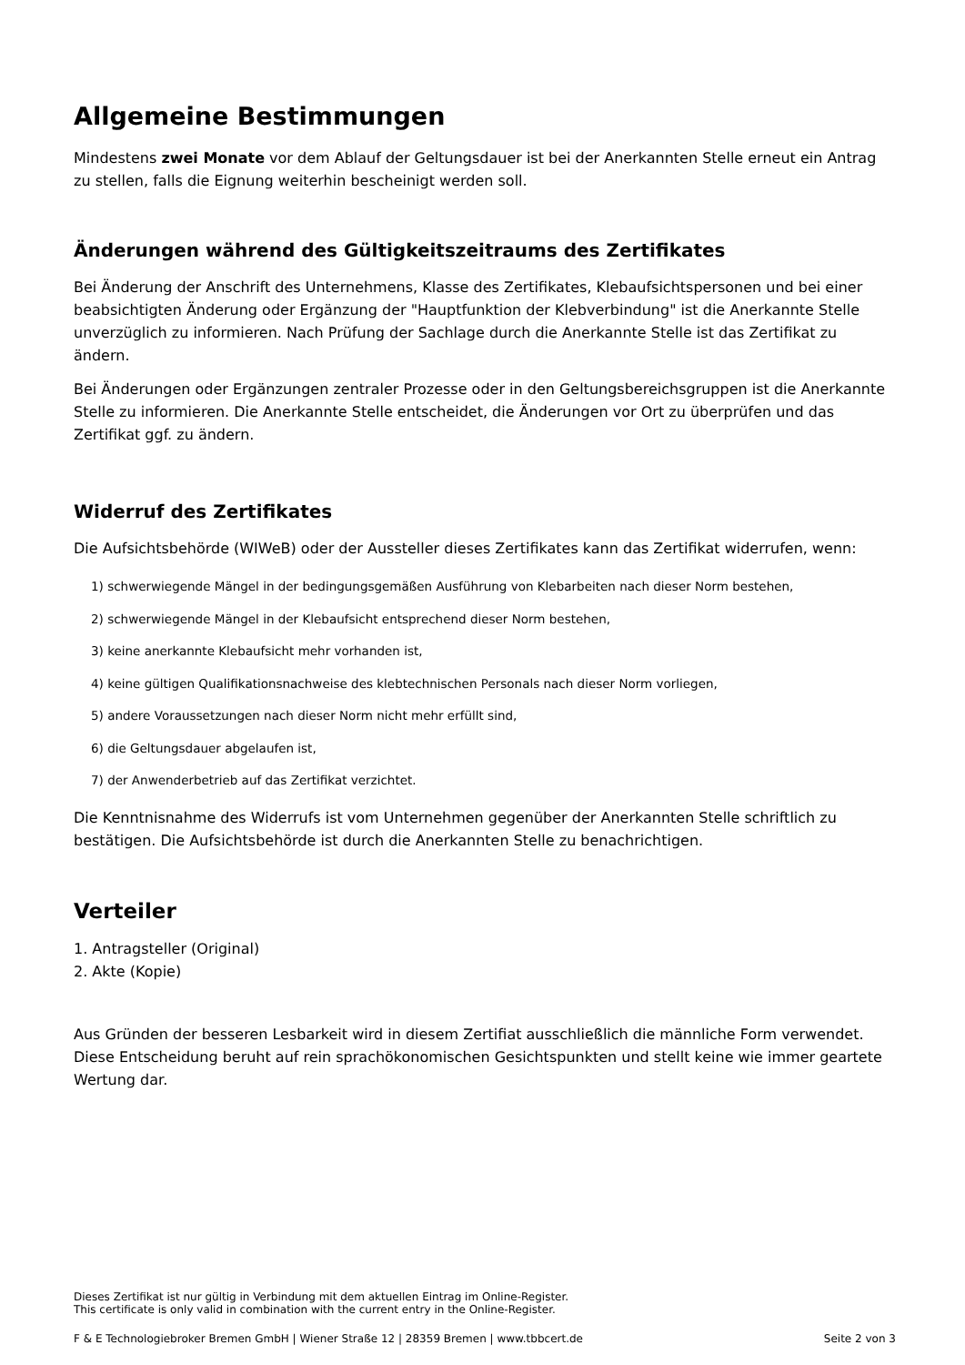Allgemeine Bestimmungen
Mindestens zwei Monate vor dem Ablauf der Geltungsdauer ist bei der Anerkannten Stelle erneut ein Antrag zu stellen, falls die Eignung weiterhin bescheinigt werden soll.
Änderungen während des Gültigkeitszeitraums des Zertifikates
Bei Änderung der Anschrift des Unternehmens, Klasse des Zertifikates, Klebaufsichtspersonen und bei einer beabsichtigten Änderung oder Ergänzung der "Hauptfunktion der Klebverbindung" ist die Anerkannte Stelle unverzüglich zu informieren. Nach Prüfung der Sachlage durch die Anerkannte Stelle ist das Zertifikat zu ändern.
Bei Änderungen oder Ergänzungen zentraler Prozesse oder in den Geltungsbereichsgruppen ist die Anerkannte Stelle zu informieren. Die Anerkannte Stelle entscheidet, die Änderungen vor Ort zu überprüfen und das Zertifikat ggf. zu ändern.
Widerruf des Zertifikates
Die Aufsichtsbehörde (WIWeB) oder der Aussteller dieses Zertifikates kann das Zertifikat widerrufen, wenn:
1) schwerwiegende Mängel in der bedingungsgemäßen Ausführung von Klebarbeiten nach dieser Norm bestehen,
2) schwerwiegende Mängel in der Klebaufsicht entsprechend dieser Norm bestehen,
3) keine anerkannte Klebaufsicht mehr vorhanden ist,
4) keine gültigen Qualifikationsnachweise des klebtechnischen Personals nach dieser Norm vorliegen,
5) andere Voraussetzungen nach dieser Norm nicht mehr erfüllt sind,
6) die Geltungsdauer abgelaufen ist,
7) der Anwenderbetrieb auf das Zertifikat verzichtet.
Die Kenntnisnahme des Widerrufs ist vom Unternehmen gegenüber der Anerkannten Stelle schriftlich zu bestätigen. Die Aufsichtsbehörde ist durch die Anerkannten Stelle zu benachrichtigen.
Verteiler
1. Antragsteller (Original)
2. Akte (Kopie)
Aus Gründen der besseren Lesbarkeit wird in diesem Zertifiat ausschließlich die männliche Form verwendet. Diese Entscheidung beruht auf rein sprachökonomischen Gesichtspunkten und stellt keine wie immer geartete Wertung dar.
Dieses Zertifikat ist nur gültig in Verbindung mit dem aktuellen Eintrag im Online-Register.
This certificate is only valid in combination with the current entry in the Online-Register.
F & E Technologiebroker Bremen GmbH | Wiener Straße 12 | 28359 Bremen | www.tbbcert.de Seite 2 von 3